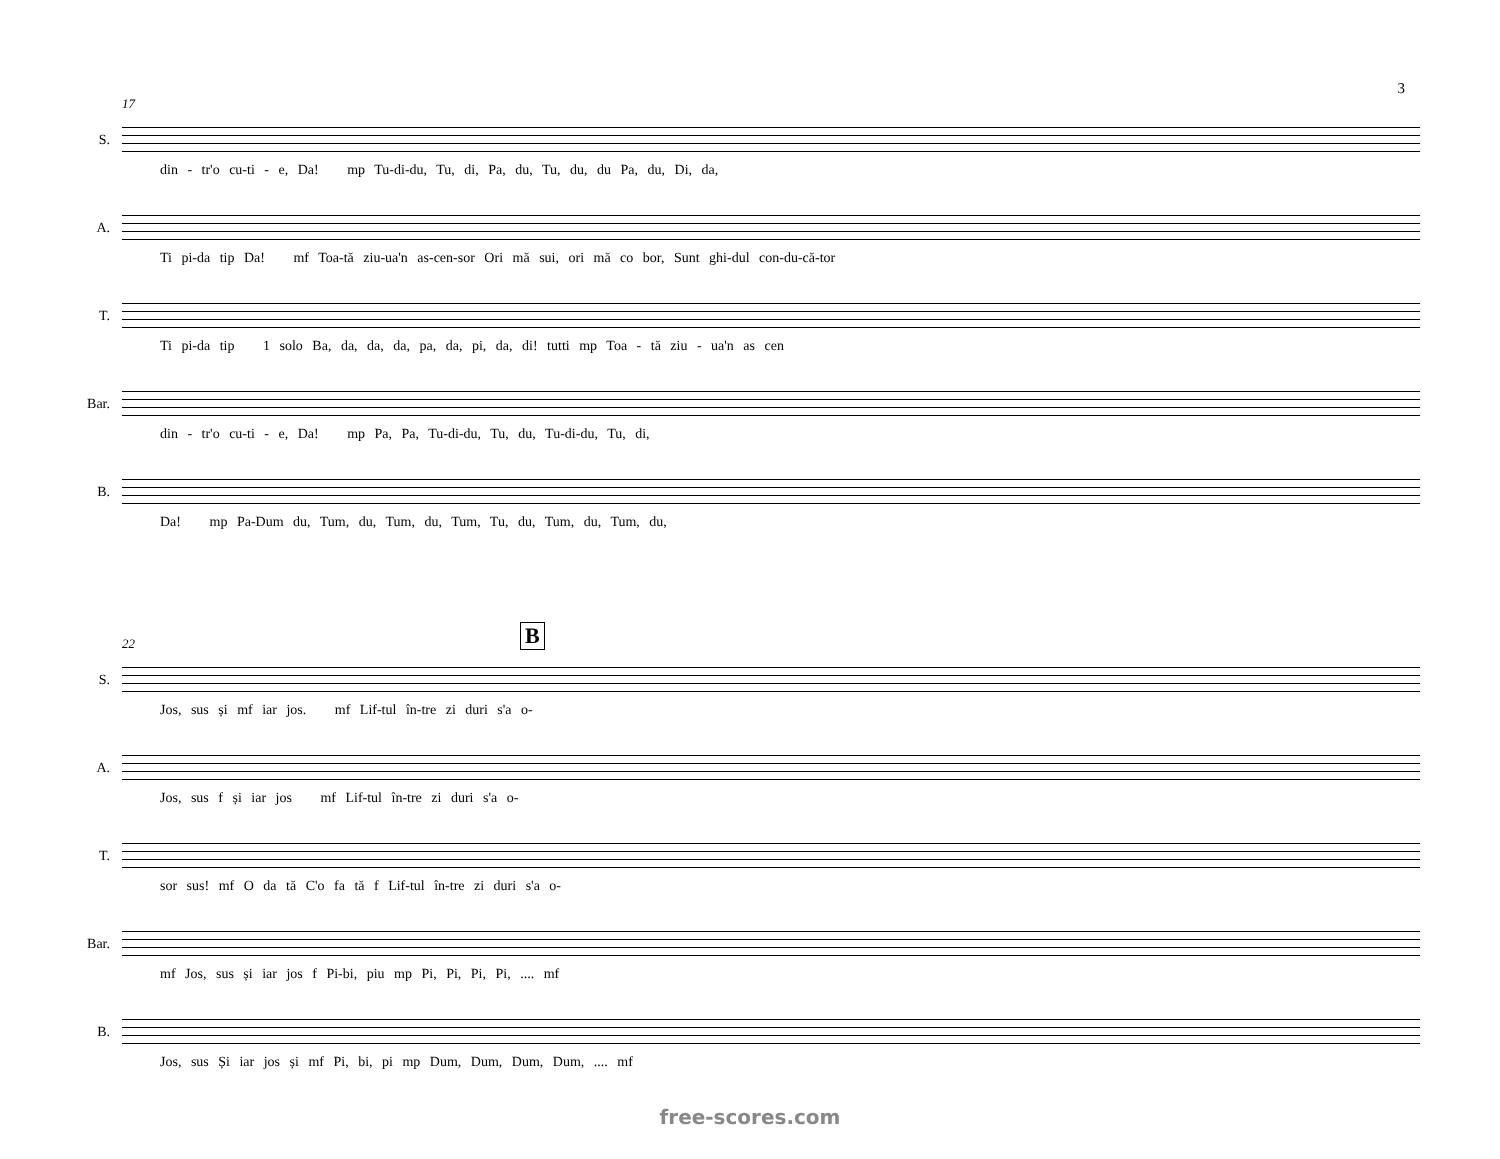3
17
S.
din - tr'o cu-ti - e, Da! mp Tu-di-du, Tu, di, Pa, du, Tu, du, du Pa, du, Di, da,
A.
Ti pi-da tip Da! mf Toa-tă ziu-ua'n as-cen-sor Ori mă sui, ori mă co bor, Sunt ghi-dul con-du-că-tor
T.
Ti pi-da tip 1 solo Ba, da, da, da, pa, da, pi, da, di! tutti mp Toa - tă ziu - ua'n as cen
Bar.
din - tr'o cu-ti - e, Da! mp Pa, Pa, Tu-di-du, Tu, du, Tu-di-du, Tu, di,
B.
Da! mp Pa-Dum du, Tum, du, Tum, du, Tum, Tu, du, Tum, du, Tum, du,
22 B
S.
Jos, sus și mf iar jos. mf Lif-tul în-tre zi duri s'a o-
A.
Jos, sus f și iar jos mf Lif-tul în-tre zi duri s'a o-
T.
sor sus! mf O da tă C'o fa tă f Lif-tul în-tre zi duri s'a o-
Bar.
mf Jos, sus și iar jos f Pi-bi, piu mp Pi, Pi, Pi, Pi, .... mf
B.
Jos, sus Și iar jos și mf Pi, bi, pi mp Dum, Dum, Dum, Dum, .... mf
free-scores.com